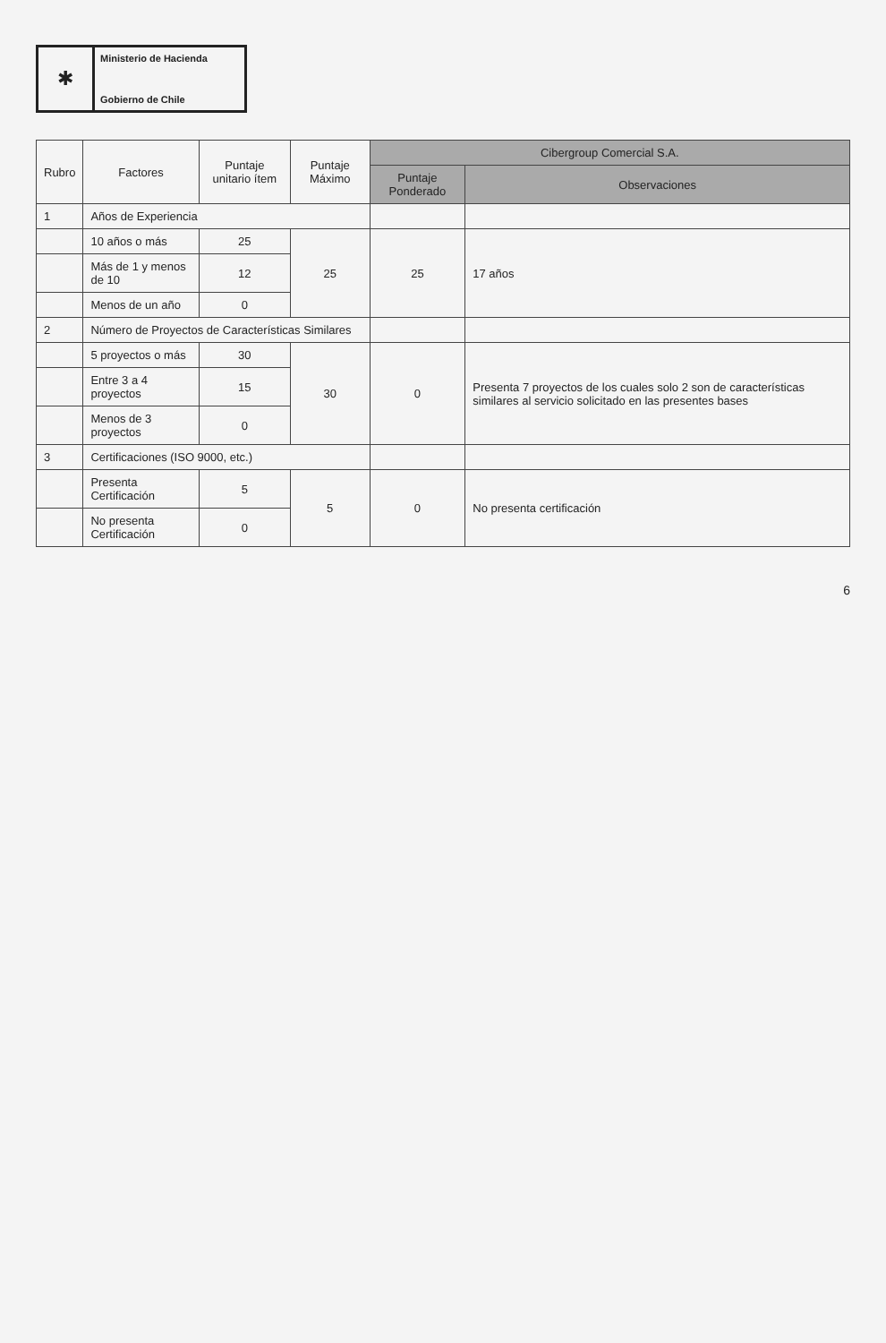✱
Ministerio de Hacienda
Gobierno de Chile
| Rubro | Factores | Puntaje unitario ítem | Puntaje Máximo | Cibergroup Comercial S.A. | |
| --- | --- | --- | --- | --- | --- |
| | | | | Puntaje Ponderado | Observaciones |
| 1 | Años de Experiencia | | | | |
| | 10 años o más | 25 | 25 | 25 | 17 años |
| | Más de 1 y menos de 10 | 12 | | | |
| | Menos de un año | 0 | | | |
| 2 | Número de Proyectos de Características Similares | | | | |
| | 5 proyectos o más | 30 | 30 | 0 | Presenta 7 proyectos de los cuales solo 2 son de características similares al servicio solicitado en las presentes bases |
| | Entre 3 a 4 proyectos | 15 | | | |
| | Menos de 3 proyectos | 0 | | | |
| 3 | Certificaciones (ISO 9000, etc.) | | | | |
| | Presenta Certificación | 5 | 5 | 0 | No presenta certificación |
| | No presenta Certificación | 0 | | | |
6